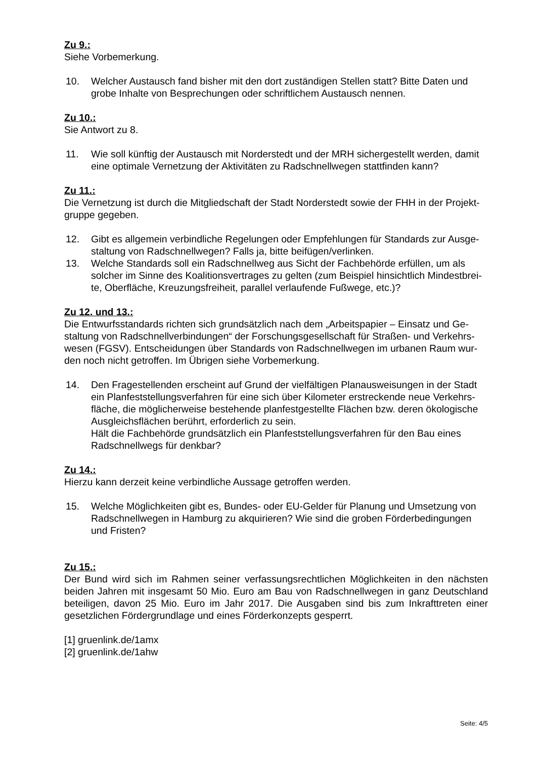Zu 9.:
Siehe Vorbemerkung.
10. Welcher Austausch fand bisher mit den dort zuständigen Stellen statt? Bitte Daten und grobe Inhalte von Besprechungen oder schriftlichem Austausch nennen.
Zu 10.:
Sie Antwort zu 8.
11. Wie soll künftig der Austausch mit Norderstedt und der MRH sichergestellt werden, damit eine optimale Vernetzung der Aktivitäten zu Radschnellwegen stattfinden kann?
Zu 11.:
Die Vernetzung ist durch die Mitgliedschaft der Stadt Norderstedt sowie der FHH in der Projekt-
gruppe gegeben.
12. Gibt es allgemein verbindliche Regelungen oder Empfehlungen für Standards zur Ausge-
staltung von Radschnellwegen? Falls ja, bitte beifügen/verlinken.
13. Welche Standards soll ein Radschnellweg aus Sicht der Fachbehörde erfüllen, um als solcher im Sinne des Koalitionsvertrages zu gelten (zum Beispiel hinsichtlich Mindestbrei-
te, Oberfläche, Kreuzungsfreiheit, parallel verlaufende Fußwege, etc.)?
Zu 12. und 13.:
Die Entwurfsstandards richten sich grundsätzlich nach dem „Arbeitspapier – Einsatz und Ge-
staltung von Radschnellverbindungen“ der Forschungsgesellschaft für Straßen- und Verkehrs-
wesen (FGSV). Entscheidungen über Standards von Radschnellwegen im urbanen Raum wur-
den noch nicht getroffen. Im Übrigen siehe Vorbemerkung.
14. Den Fragestellenden erscheint auf Grund der vielfältigen Planausweisungen in der Stadt ein Planfeststellungsverfahren für eine sich über Kilometer erstreckende neue Verkehrs-
fläche, die möglicherweise bestehende planfestgestellte Flächen bzw. deren ökologische Ausgleichsflächen berührt, erforderlich zu sein.
Hält die Fachbehörde grundsätzlich ein Planfeststellungsverfahren für den Bau eines Radschnellwegs für denkbar?
Zu 14.:
Hierzu kann derzeit keine verbindliche Aussage getroffen werden.
15. Welche Möglichkeiten gibt es, Bundes- oder EU-Gelder für Planung und Umsetzung von Radschnellwegen in Hamburg zu akquirieren? Wie sind die groben Förderbedingungen und Fristen?
Zu 15.:
Der Bund wird sich im Rahmen seiner verfassungsrechtlichen Möglichkeiten in den nächsten beiden Jahren mit insgesamt 50 Mio. Euro am Bau von Radschnellwegen in ganz Deutschland beteiligen, davon 25 Mio. Euro im Jahr 2017. Die Ausgaben sind bis zum Inkrafttreten einer gesetzlichen Fördergrundlage und eines Förderkonzepts gesperrt.
[1] gruenlink.de/1amx
[2] gruenlink.de/1ahw
Seite: 4/5